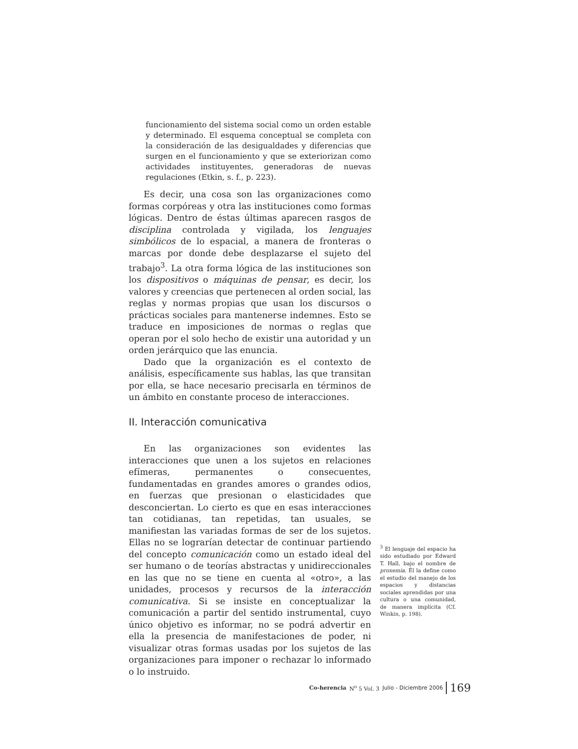funcionamiento del sistema social como un orden estable y determinado. El esquema conceptual se completa con la consideración de las desigualdades y diferencias que surgen en el funcionamiento y que se exteriorizan como actividades instituyentes, generadoras de nuevas regulaciones (Etkin, s. f., p. 223).
Es decir, una cosa son las organizaciones como formas corpóreas y otra las instituciones como formas lógicas. Dentro de éstas últimas aparecen rasgos de disciplina controlada y vigilada, los lenguajes simbólicos de lo espacial, a manera de fronteras o marcas por donde debe desplazarse el sujeto del trabajo<sup>3</sup>. La otra forma lógica de las instituciones son los dispositivos o máquinas de pensar, es decir, los valores y creencias que pertenecen al orden social, las reglas y normas propias que usan los discursos o prácticas sociales para mantenerse indemnes. Esto se traduce en imposiciones de normas o reglas que operan por el solo hecho de existir una autoridad y un orden jerárquico que las enuncia.
Dado que la organización es el contexto de análisis, específicamente sus hablas, las que transitan por ella, se hace necesario precisarla en términos de un ámbito en constante proceso de interacciones.
II. Interacción comunicativa
En las organizaciones son evidentes las interacciones que unen a los sujetos en relaciones efímeras, permanentes o consecuentes, fundamentadas en grandes amores o grandes odios, en fuerzas que presionan o elasticidades que desconciertan. Lo cierto es que en esas interacciones tan cotidianas, tan repetidas, tan usuales, se manifiestan las variadas formas de ser de los sujetos. Ellas no se lograrían detectar de continuar partiendo del concepto comunicación como un estado ideal del ser humano o de teorías abstractas y unidireccionales en las que no se tiene en cuenta al «otro», a las unidades, procesos y recursos de la interacción comunicativa. Si se insiste en conceptualizar la comunicación a partir del sentido instrumental, cuyo único objetivo es informar, no se podrá advertir en ella la presencia de manifestaciones de poder, ni visualizar otras formas usadas por los sujetos de las organizaciones para imponer o rechazar lo informado o lo instruido.
<sup>3</sup> El lenguaje del espacio ha sido estudiado por Edward T. Hall, bajo el nombre de proxemia. Él la define como el estudio del manejo de los espacios y distancias sociales aprendidas por una cultura o una comunidad, de manera implícita (Cf. Winkin, p. 198).
Co-herencia N<sup>o</sup> 5 Vol. 3 Julio - Diciembre 2006 169